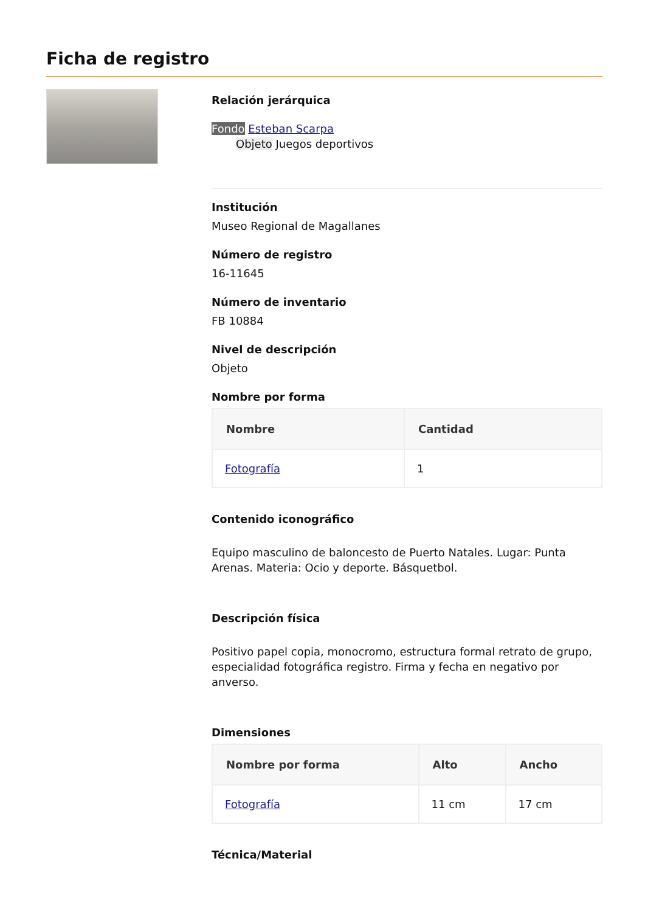Ficha de registro
Relación jerárquica
Fondo Esteban Scarpa
Objeto Juegos deportivos
Institución
Museo Regional de Magallanes
Número de registro
16-11645
Número de inventario
FB 10884
Nivel de descripción
Objeto
Nombre por forma
| Nombre | Cantidad |
| --- | --- |
| Fotografía | 1 |
Contenido iconográfico
Equipo masculino de baloncesto de Puerto Natales. Lugar: Punta Arenas. Materia: Ocio y deporte. Básquetbol.
Descripción física
Positivo papel copia, monocromo, estructura formal retrato de grupo, especialidad fotográfica registro. Firma y fecha en negativo por anverso.
Dimensiones
| Nombre por forma | Alto | Ancho |
| --- | --- | --- |
| Fotografía | 11 cm | 17 cm |
Técnica/Material